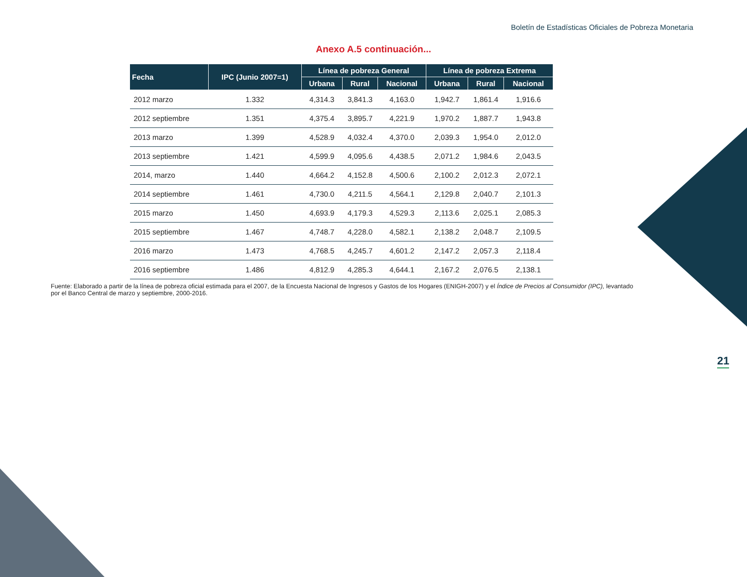Boletín de Estadísticas Oficiales de Pobreza Monetaria
Anexo A.5 continuación...
| Fecha | IPC (Junio 2007=1) | Línea de pobreza General | | | Línea de pobreza Extrema | | |
| --- | --- | --- | --- | --- | --- | --- | --- |
| | | Urbana | Rural | Nacional | Urbana | Rural | Nacional |
| 2012 marzo | 1.332 | 4,314.3 | 3,841.3 | 4,163.0 | 1,942.7 | 1,861.4 | 1,916.6 |
| 2012 septiembre | 1.351 | 4,375.4 | 3,895.7 | 4,221.9 | 1,970.2 | 1,887.7 | 1,943.8 |
| 2013 marzo | 1.399 | 4,528.9 | 4,032.4 | 4,370.0 | 2,039.3 | 1,954.0 | 2,012.0 |
| 2013 septiembre | 1.421 | 4,599.9 | 4,095.6 | 4,438.5 | 2,071.2 | 1,984.6 | 2,043.5 |
| 2014, marzo | 1.440 | 4,664.2 | 4,152.8 | 4,500.6 | 2,100.2 | 2,012.3 | 2,072.1 |
| 2014 septiembre | 1.461 | 4,730.0 | 4,211.5 | 4,564.1 | 2,129.8 | 2,040.7 | 2,101.3 |
| 2015 marzo | 1.450 | 4,693.9 | 4,179.3 | 4,529.3 | 2,113.6 | 2,025.1 | 2,085.3 |
| 2015 septiembre | 1.467 | 4,748.7 | 4,228.0 | 4,582.1 | 2,138.2 | 2,048.7 | 2,109.5 |
| 2016 marzo | 1.473 | 4,768.5 | 4,245.7 | 4,601.2 | 2,147.2 | 2,057.3 | 2,118.4 |
| 2016 septiembre | 1.486 | 4,812.9 | 4,285.3 | 4,644.1 | 2,167.2 | 2,076.5 | 2,138.1 |
Fuente: Elaborado a partir de la línea de pobreza oficial estimada para el 2007, de la Encuesta Nacional de Ingresos y Gastos de los Hogares (ENIGH-2007) y el Índice de Precios al Consumidor (IPC), levantado por el Banco Central de marzo y septiembre, 2000-2016.
21